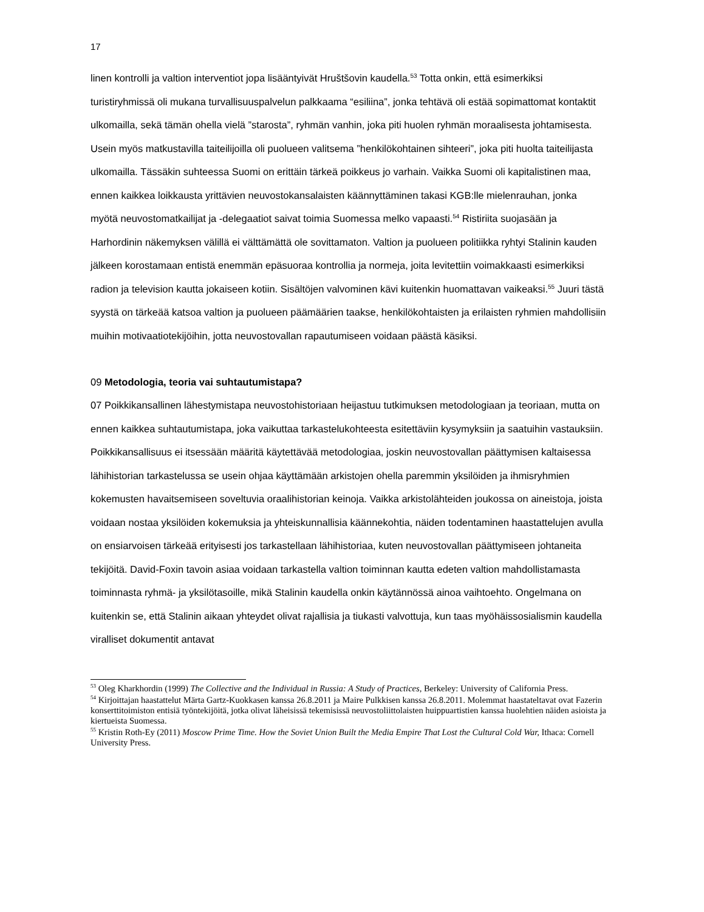17
linen kontrolli ja valtion interventiot jopa lisääntyivät Hruštšovin kaudella.<sup>53</sup> Totta onkin, että esimerkiksi turistiryhmissä oli mukana turvallisuuspalvelun palkkaama “esiliina”, jonka tehtävä oli estää sopimattomat kontaktit ulkomailla, sekä tämän ohella vielä ”starosta”, ryhmän vanhin, joka piti huolen ryhmän moraalisesta johtamisesta. Usein myös matkustavilla taiteilijoilla oli puolueen valitsema ”henkilökohtainen sihteeri”, joka piti huolta taiteilijasta ulkomailla. Tässäkin suhteessa Suomi on erittäin tärkeä poikkeus jo varhain. Vaikka Suomi oli kapitalistinen maa, ennen kaikkea loikkausta yrittävien neuvostokansalaisten käännyttäminen takasi KGB:lle mielenrauhan, jonka myötä neuvostomatkailijat ja -delegaatiot saivat toimia Suomessa melko vapaasti.<sup>54</sup> Ristiriita suojasään ja Harhordinin näkemyksen välillä ei välttämättä ole sovittamaton. Valtion ja puolueen politiikka ryhtyi Stalinin kauden jälkeen korostamaan entistä enemmän epäsuoraa kontrollia ja normeja, joita levitettiin voimakkaasti esimerkiksi radion ja television kautta jokaiseen kotiin. Sisältöjen valvominen kävi kuitenkin huomattavan vaikeaksi.<sup>55</sup> Juuri tästä syystä on tärkeää katsoa valtion ja puolueen päämäärien taakse, henkilökohtaisten ja erilaisten ryhmien mahdollisiin muihin motivaatiotekijöihin, jotta neuvostovallan rapautumiseen voidaan päästä käsiksi.
09 Metodologia, teoria vai suhtautumistapa?
07 Poikkikansallinen lähestymistapa neuvostohistoriaan heijastuu tutkimuksen metodologiaan ja teoriaan, mutta on ennen kaikkea suhtautumistapa, joka vaikuttaa tarkastelukohteesta esitettäviin kysymyksiin ja saatuihin vastauksiin. Poikkikansallisuus ei itsessään määritä käytettävää metodologiaa, joskin neuvostovallan päättymisen kaltaisessa lähihistorian tarkastelussa se usein ohjaa käyttämään arkistojen ohella paremmin yksilöiden ja ihmisryhmien kokemusten havaitsemiseen soveltuvia oraalihistorian keinoja. Vaikka arkistolähteiden joukossa on aineistoja, joista voidaan nostaa yksilöiden kokemuksia ja yhteiskunnallisia käännekohtia, näiden todentaminen haastattelujen avulla on ensiarvoisen tärkeää erityisesti jos tarkastellaan lähihistoriaa, kuten neuvostovallan päättymiseen johtaneita tekijöitä. David-Foxin tavoin asiaa voidaan tarkastella valtion toiminnan kautta edeten valtion mahdollistamasta toiminnasta ryhmä- ja yksilötasoille, mikä Stalinin kaudella onkin käytännössä ainoa vaihtoehto. Ongelmana on kuitenkin se, että Stalinin aikaan yhteydet olivat rajallisia ja tiukasti valvottuja, kun taas myöhäissosialismin kaudella viralliset dokumentit antavat
<sup>53</sup> Oleg Kharkhordin (1999) The Collective and the Individual in Russia: A Study of Practices, Berkeley: University of California Press.
<sup>54</sup> Kirjoittajan haastattelut Märta Gartz-Kuokkasen kanssa 26.8.2011 ja Maire Pulkkisen kanssa 26.8.2011. Molemmat haastateltavat ovat Fazerin konserttitoimiston entisiä työntekijöitä, jotka olivat läheisissä tekemisissä neuvostoliittolaisten huippuartistien kanssa huolehtien näiden asioista ja kiertueista Suomessa.
<sup>55</sup> Kristin Roth-Ey (2011) Moscow Prime Time. How the Soviet Union Built the Media Empire That Lost the Cultural Cold War, Ithaca: Cornell University Press.